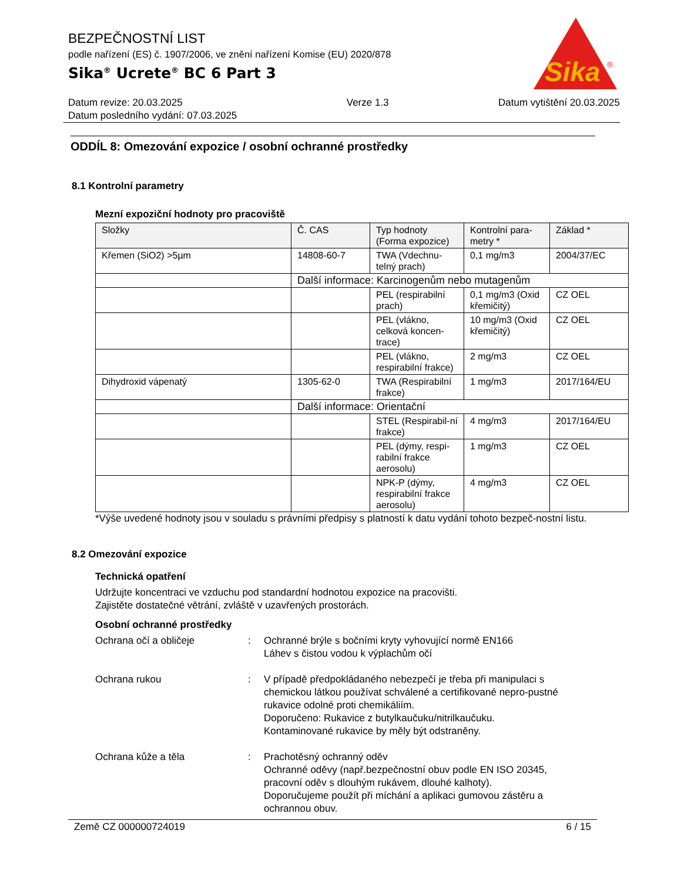Sika
®
BEZPEČNOSTNÍ LIST
podle nařízení (ES) č. 1907/2006, ve znění nařízení Komise (EU) 2020/878
Sika<sup>®</sup> Ucrete<sup>®</sup> BC 6 Part 3
Datum revize: 20.03.2025
Datum posledního vydání: 07.03.2025
Verze 1.3 Datum vytištění 20.03.2025
ODDÍL 8: Omezování expozice / osobní ochranné prostředky
8.1 Kontrolní parametry
Mezní expoziční hodnoty pro pracoviště
| Složky | Č. CAS | Typ hodnoty (Forma expozice) | Kontrolní para-metry * | Základ * |
| --- | --- | --- | --- | --- |
| Křemen (SiO2) >5µm | 14808-60-7 | TWA (Vdechnu-telný prach) | 0,1 mg/m3 | 2004/37/EC |
| | Další informace: Karcinogenům nebo mutagenům | | | |
| | | PEL (respirabilní prach) | 0,1 mg/m3 (Oxid křemičitý) | CZ OEL |
| | | PEL (vlákno, celková koncen-trace) | 10 mg/m3 (Oxid křemičitý) | CZ OEL |
| | | PEL (vlákno, respirabilní frakce) | 2 mg/m3 | CZ OEL |
| Dihydroxid vápenatý | 1305-62-0 | TWA (Respirabilní frakce) | 1 mg/m3 | 2017/164/EU |
| | Další informace: Orientační | | | |
| | | STEL (Respirabil-ní frakce) | 4 mg/m3 | 2017/164/EU |
| | | PEL (dýmy, respi-rabilní frakce aerosolu) | 1 mg/m3 | CZ OEL |
| | | NPK-P (dýmy, respirabilní frakce aerosolu) | 4 mg/m3 | CZ OEL |
*Výše uvedené hodnoty jsou v souladu s právními předpisy s platností k datu vydání tohoto bezpeč-nostní listu.
8.2 Omezování expozice
Technická opatření
Udržujte koncentraci ve vzduchu pod standardní hodnotou expozice na pracovišti.
Zajistěte dostatečné větrání, zvláště v uzavřených prostorách.
Osobní ochranné prostředky
Ochrana očí a obličeje : Ochranné brýle s bočními kryty vyhovující normě EN166
Láhev s čistou vodou k výplachům očí
Ochrana rukou : V případě předpokládaného nebezpečí je třeba při manipulaci s chemickou látkou používat schválené a certifikované nepro-pustné rukavice odolné proti chemikáliím.
Doporučeno: Rukavice z butylkaučuku/nitrilkaučuku.
Kontaminované rukavice by měly být odstraněny.
Ochrana kůže a těla : Prachotěsný ochranný oděv
Ochranné oděvy (např.bezpečnostní obuv podle EN ISO 20345, pracovní oděv s dlouhým rukávem, dlouhé kalhoty).
Doporučujeme použít při míchání a aplikaci gumovou zástěru a ochrannou obuv.
Země CZ 000000724019 6 / 15